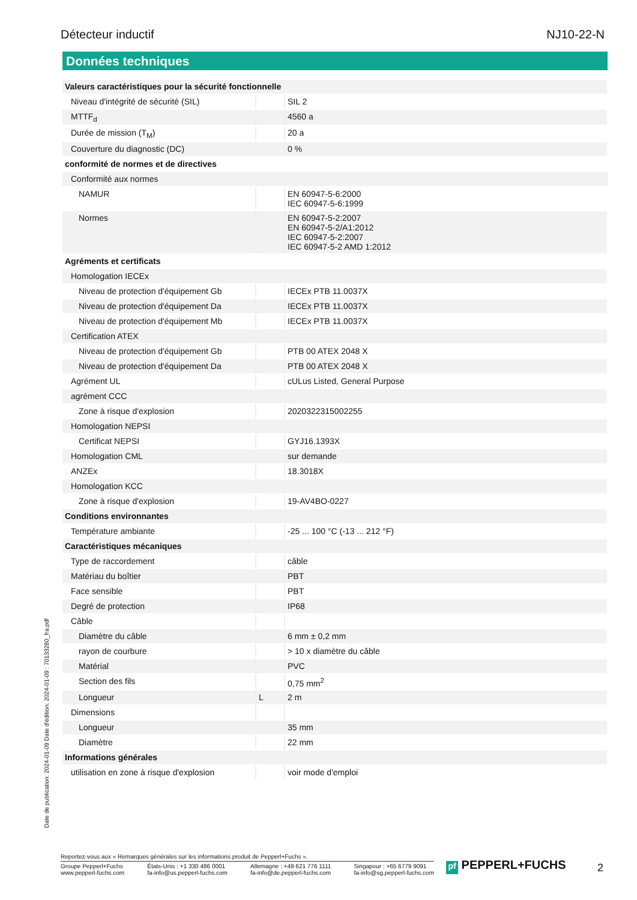Détecteur inductif NJ10-22-N
Données techniques
| Valeurs caractéristiques pour la sécurité fonctionnelle | | |
| Niveau d'intégrité de sécurité (SIL) | | SIL 2 |
| MTTF<sub>d</sub> | | 4560 a |
| Durée de mission (T<sub>M</sub>) | | 20 a |
| Couverture du diagnostic (DC) | | 0 % |
| conformité de normes et de directives | | |
| Conformité aux normes | | |
| NAMUR | | EN 60947-5-6:2000 IEC 60947-5-6:1999 |
| Normes | | EN 60947-5-2:2007 EN 60947-5-2/A1:2012 IEC 60947-5-2:2007 IEC 60947-5-2 AMD 1:2012 |
| Agréments et certificats | | |
| Homologation IECEx | | |
| Niveau de protection d'équipement Gb | | IECEx PTB 11.0037X |
| Niveau de protection d'équipement Da | | IECEx PTB 11.0037X |
| Niveau de protection d'équipement Mb | | IECEx PTB 11.0037X |
| Certification ATEX | | |
| Niveau de protection d'équipement Gb | | PTB 00 ATEX 2048 X |
| Niveau de protection d'équipement Da | | PTB 00 ATEX 2048 X |
| Agrément UL | | cULus Listed, General Purpose |
| agrément CCC | | |
| Zone à risque d'explosion | | 2020322315002255 |
| Homologation NEPSI | | |
| Certificat NEPSI | | GYJ16.1393X |
| Homologation CML | | sur demande |
| ANZEx | | 18.3018X |
| Homologation KCC | | |
| Zone à risque d'explosion | | 19-AV4BO-0227 |
| Conditions environnantes | | |
| Température ambiante | | -25 ... 100 °C (-13 ... 212 °F) |
| Caractéristiques mécaniques | | |
| Type de raccordement | | câble |
| Matériau du boîtier | | PBT |
| Face sensible | | PBT |
| Degré de protection | | IP68 |
| Câble | | |
| Diamètre du câble | | 6 mm ± 0,2 mm |
| rayon de courbure | | > 10 x diamètre du câble |
| Matérial | | PVC |
| Section des fils | | 0,75 mm<sup>2</sup> |
| Longueur | L | 2 m |
| Dimensions | | |
| Longueur | | 35 mm |
| Diamètre | | 22 mm |
| Informations générales | | |
| utilisation en zone à risque d'explosion | | voir mode d'emploi |
Date de publication: 2024-01-09 Date d'édition: 2024-01-09 : 70133280_fra.pdf
Reportez-vous aux « Remarques générales sur les informations produit de Pepperl+Fuchs ».
Groupe Pepperl+Fuchs
www.pepperl-fuchs.com
États-Unis : +1 330 486 0001
fa-info@us.pepperl-fuchs.com
Allemagne : +49 621 776 1111
fa-info@de.pepperl-fuchs.com
Singapour : +65 6779 9091
fa-info@sg.pepperl-fuchs.com
pf PEPPERL+FUCHS 2